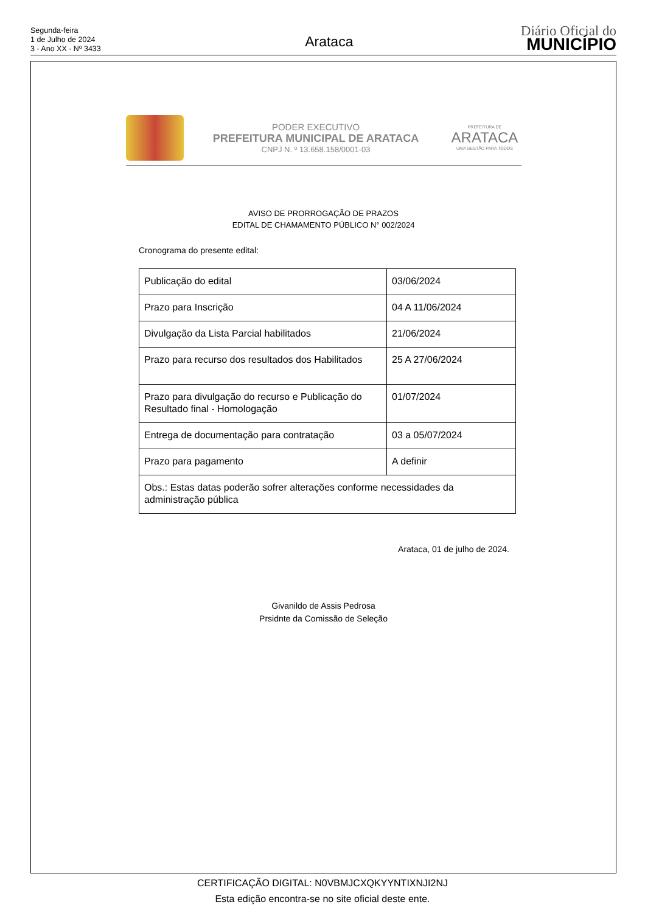Segunda-feira
1 de Julho de 2024
3 - Ano XX - Nº 3433
Arataca
Diário Oficial do
MUNICÍPIO
PODER EXECUTIVO
PREFEITURA MUNICIPAL DE ARATACA
CNPJ N. º 13.658.158/0001-03
PREFEITURA DE
ARATACA
UMA GESTÃO PARA TODOS
AVISO DE PRORROGAÇÃO DE PRAZOS
EDITAL DE CHAMAMENTO PÚBLICO N° 002/2024
Cronograma do presente edital:
| Publicação do edital | 03/06/2024 |
| Prazo para Inscrição | 04 A 11/06/2024 |
| Divulgação da Lista Parcial habilitados | 21/06/2024 |
| Prazo para recurso dos resultados dos Habilitados | 25 A 27/06/2024 |
| Prazo para divulgação do recurso e Publicação do Resultado final - Homologação | 01/07/2024 |
| Entrega de documentação para contratação | 03 a 05/07/2024 |
| Prazo para pagamento | A definir |
| Obs.: Estas datas poderão sofrer alterações conforme necessidades da administração pública | |
Arataca, 01 de julho de 2024.
Givanildo de Assis Pedrosa
Prsidnte da Comissão de Seleção
CERTIFICAÇÃO DIGITAL: N0VBMJCXQKYYNTIXNJI2NJ
Esta edição encontra-se no site oficial deste ente.